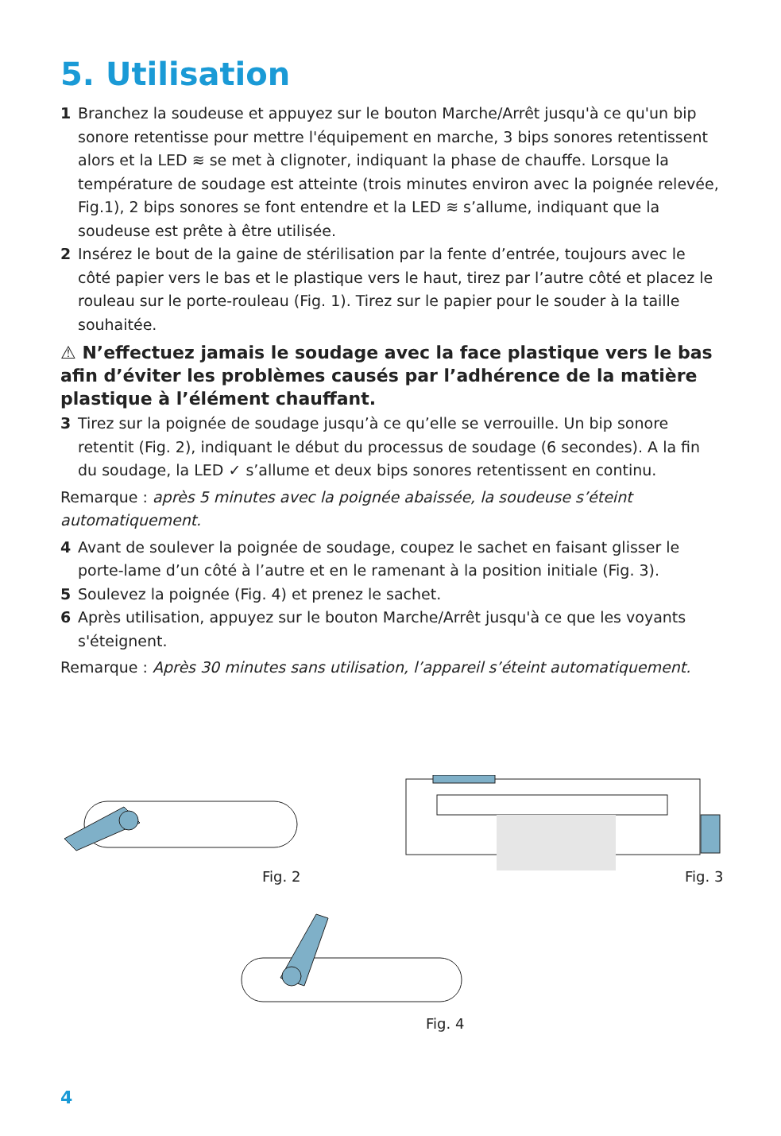5. Utilisation
1 Branchez la soudeuse et appuyez sur le bouton Marche/Arrêt jusqu'à ce qu'un bip sonore retentisse pour mettre l'équipement en marche, 3 bips sonores retentissent alors et la LED ≋ se met à clignoter, indiquant la phase de chauffe. Lorsque la température de soudage est atteinte (trois minutes environ avec la poignée relevée, Fig.1), 2 bips sonores se font entendre et la LED ≋ s’allume, indiquant que la soudeuse est prête à être utilisée.
2 Insérez le bout de la gaine de stérilisation par la fente d’entrée, toujours avec le côté papier vers le bas et le plastique vers le haut, tirez par l’autre côté et placez le rouleau sur le porte-rouleau (Fig. 1). Tirez sur le papier pour le souder à la taille souhaitée.
⚠ N’effectuez jamais le soudage avec la face plastique vers le bas afin d’éviter les problèmes causés par l’adhérence de la matière plastique à l’élément chauffant.
3 Tirez sur la poignée de soudage jusqu’à ce qu’elle se verrouille. Un bip sonore retentit (Fig. 2), indiquant le début du processus de soudage (6 secondes). A la fin du soudage, la LED ✓ s’allume et deux bips sonores retentissent en continu.
Remarque : après 5 minutes avec la poignée abaissée, la soudeuse s’éteint automatiquement.
4 Avant de soulever la poignée de soudage, coupez le sachet en faisant glisser le porte-lame d’un côté à l’autre et en le ramenant à la position initiale (Fig. 3).
5 Soulevez la poignée (Fig. 4) et prenez le sachet.
6 Après utilisation, appuyez sur le bouton Marche/Arrêt jusqu'à ce que les voyants s'éteignent.
Remarque : Après 30 minutes sans utilisation, l’appareil s’éteint automatiquement.
Fig. 2 Fig. 3
Fig. 4
4